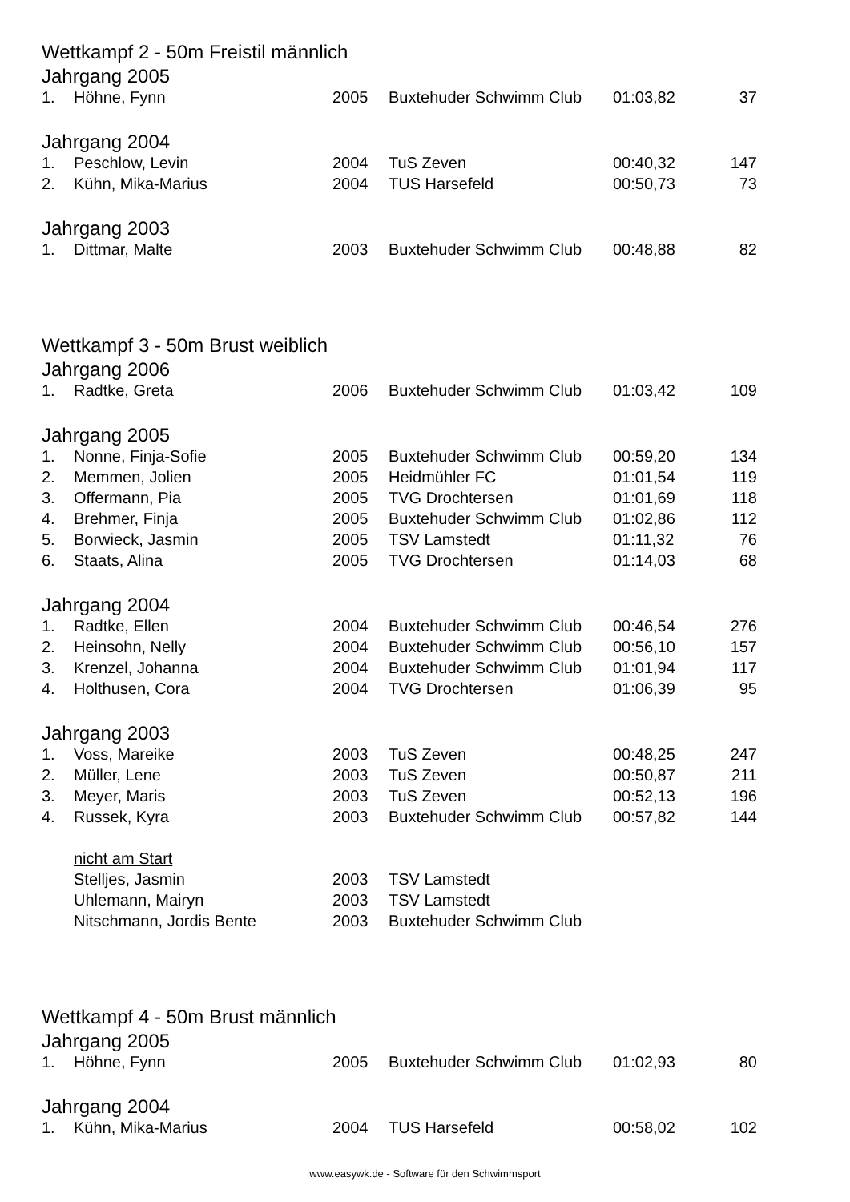Wettkampf 2 - 50m Freistil männlich
Jahrgang 2005
| 1. | Höhne, Fynn | 2005 | Buxtehuder Schwimm Club | 01:03,82 | 37 |
Jahrgang 2004
| 1. | Peschlow, Levin | 2004 | TuS Zeven | 00:40,32 | 147 |
| 2. | Kühn, Mika-Marius | 2004 | TUS Harsefeld | 00:50,73 | 73 |
Jahrgang 2003
| 1. | Dittmar, Malte | 2003 | Buxtehuder Schwimm Club | 00:48,88 | 82 |
Wettkampf 3 - 50m Brust weiblich
Jahrgang 2006
| 1. | Radtke, Greta | 2006 | Buxtehuder Schwimm Club | 01:03,42 | 109 |
Jahrgang 2005
| 1. | Nonne, Finja-Sofie | 2005 | Buxtehuder Schwimm Club | 00:59,20 | 134 |
| 2. | Memmen, Jolien | 2005 | Heidmühler FC | 01:01,54 | 119 |
| 3. | Offermann, Pia | 2005 | TVG Drochtersen | 01:01,69 | 118 |
| 4. | Brehmer, Finja | 2005 | Buxtehuder Schwimm Club | 01:02,86 | 112 |
| 5. | Borwieck, Jasmin | 2005 | TSV Lamstedt | 01:11,32 | 76 |
| 6. | Staats, Alina | 2005 | TVG Drochtersen | 01:14,03 | 68 |
Jahrgang 2004
| 1. | Radtke, Ellen | 2004 | Buxtehuder Schwimm Club | 00:46,54 | 276 |
| 2. | Heinsohn, Nelly | 2004 | Buxtehuder Schwimm Club | 00:56,10 | 157 |
| 3. | Krenzel, Johanna | 2004 | Buxtehuder Schwimm Club | 01:01,94 | 117 |
| 4. | Holthusen, Cora | 2004 | TVG Drochtersen | 01:06,39 | 95 |
Jahrgang 2003
| 1. | Voss, Mareike | 2003 | TuS Zeven | 00:48,25 | 247 |
| 2. | Müller, Lene | 2003 | TuS Zeven | 00:50,87 | 211 |
| 3. | Meyer, Maris | 2003 | TuS Zeven | 00:52,13 | 196 |
| 4. | Russek, Kyra | 2003 | Buxtehuder Schwimm Club | 00:57,82 | 144 |
| | nicht am Start | | | | |
| | Stelljes, Jasmin | 2003 | TSV Lamstedt | | |
| | Uhlemann, Mairyn | 2003 | TSV Lamstedt | | |
| | Nitschmann, Jordis Bente | 2003 | Buxtehuder Schwimm Club | | |
Wettkampf 4 - 50m Brust männlich
Jahrgang 2005
| 1. | Höhne, Fynn | 2005 | Buxtehuder Schwimm Club | 01:02,93 | 80 |
Jahrgang 2004
| 1. | Kühn, Mika-Marius | 2004 | TUS Harsefeld | 00:58,02 | 102 |
www.easywk.de - Software für den Schwimmsport